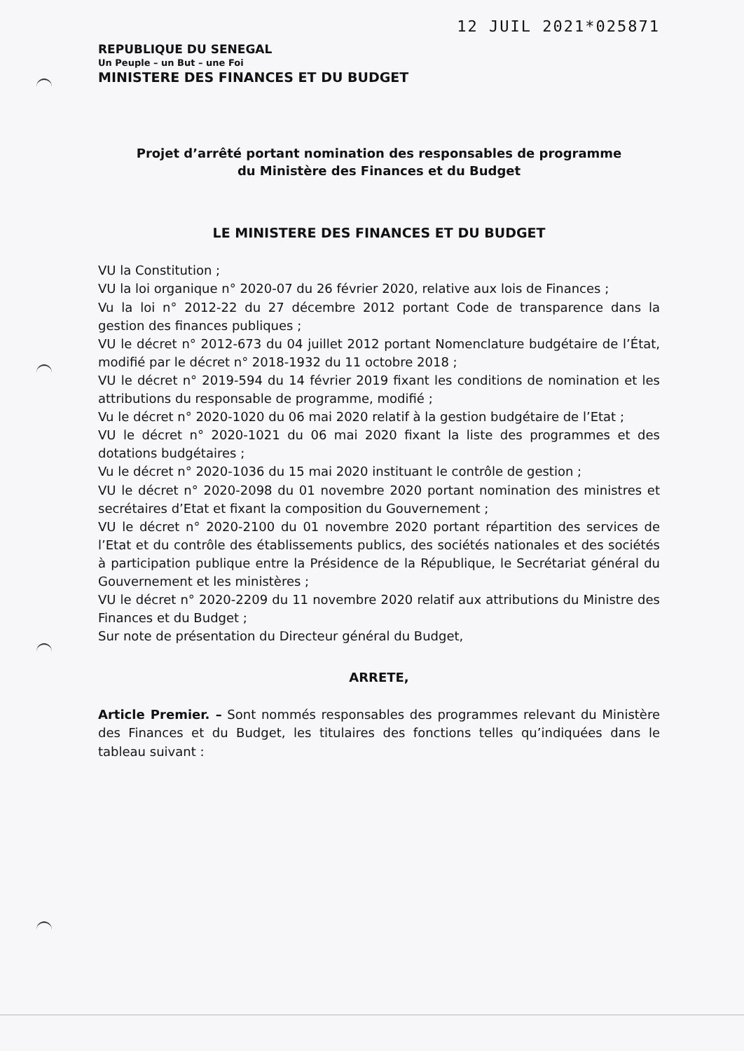12 JUIL 2021*025871
REPUBLIQUE DU SENEGAL
Un Peuple – un But – une Foi
MINISTERE DES FINANCES ET DU BUDGET
Projet d’arrêté portant nomination des responsables de programme
du Ministère des Finances et du Budget
LE MINISTERE DES FINANCES ET DU BUDGET
VU la Constitution ;
VU la loi organique n° 2020-07 du 26 février 2020, relative aux lois de Finances ;
Vu la loi n° 2012-22 du 27 décembre 2012 portant Code de transparence dans la gestion des finances publiques ;
VU le décret n° 2012-673 du 04 juillet 2012 portant Nomenclature budgétaire de l’État, modifié par le décret n° 2018-1932 du 11 octobre 2018 ;
VU le décret n° 2019-594 du 14 février 2019 fixant les conditions de nomination et les attributions du responsable de programme, modifié ;
Vu le décret n° 2020-1020 du 06 mai 2020 relatif à la gestion budgétaire de l’Etat ;
VU le décret n° 2020-1021 du 06 mai 2020 fixant la liste des programmes et des dotations budgétaires ;
Vu le décret n° 2020-1036 du 15 mai 2020 instituant le contrôle de gestion ;
VU le décret n° 2020-2098 du 01 novembre 2020 portant nomination des ministres et secrétaires d’Etat et fixant la composition du Gouvernement ;
VU le décret n° 2020-2100 du 01 novembre 2020 portant répartition des services de l’Etat et du contrôle des établissements publics, des sociétés nationales et des sociétés à participation publique entre la Présidence de la République, le Secrétariat général du Gouvernement et les ministères ;
VU le décret n° 2020-2209 du 11 novembre 2020 relatif aux attributions du Ministre des Finances et du Budget ;
Sur note de présentation du Directeur général du Budget,
ARRETE,
Article Premier. – Sont nommés responsables des programmes relevant du Ministère des Finances et du Budget, les titulaires des fonctions telles qu’indiquées dans le tableau suivant :